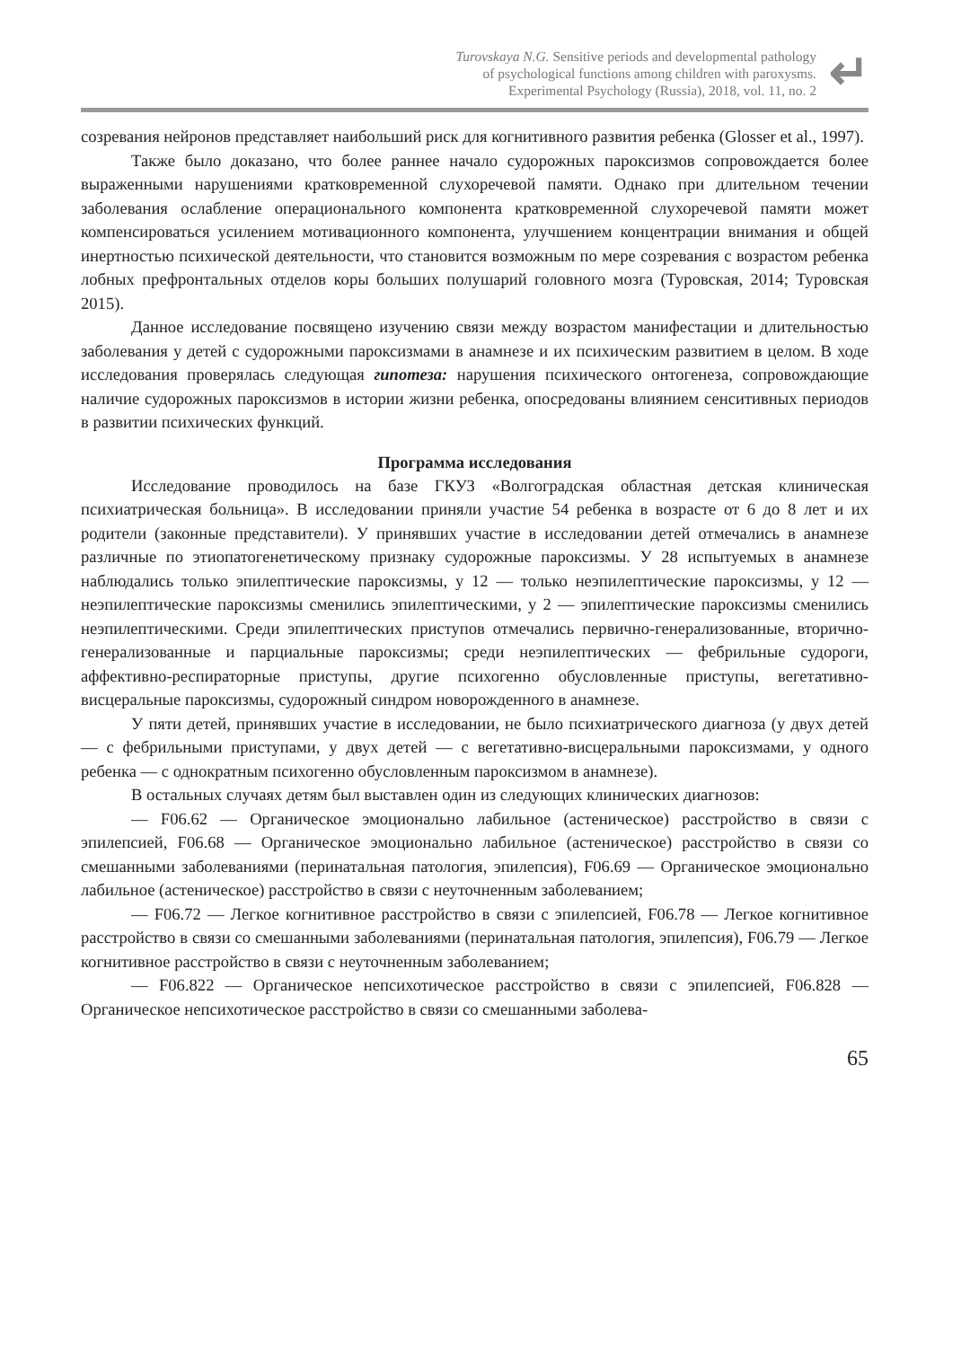Turovskaya N.G. Sensitive periods and developmental pathology
of psychological functions among children with paroxysms.
Experimental Psychology (Russia), 2018, vol. 11, no. 2
↵
созревания нейронов представляет наибольший риск для когнитивного развития ребенка (Glosser et al., 1997).
Также было доказано, что более раннее начало судорожных пароксизмов сопровождается более выраженными нарушениями кратковременной слухоречевой памяти. Однако при длительном течении заболевания ослабление операционального компонента кратковременной слухоречевой памяти может компенсироваться усилением мотивационного компонента, улучшением концентрации внимания и общей инертностью психической деятельности, что становится возможным по мере созревания с возрастом ребенка лобных префронтальных отделов коры больших полушарий головного мозга (Туровская, 2014; Туровская 2015).
Данное исследование посвящено изучению связи между возрастом манифестации и длительностью заболевания у детей с судорожными пароксизмами в анамнезе и их психическим развитием в целом. В ходе исследования проверялась следующая гипотеза: нарушения психического онтогенеза, сопровождающие наличие судорожных пароксизмов в истории жизни ребенка, опосредованы влиянием сенситивных периодов в развитии психических функций.
Программа исследования
Исследование проводилось на базе ГКУЗ «Волгоградская областная детская клиническая психиатрическая больница». В исследовании приняли участие 54 ребенка в возрасте от 6 до 8 лет и их родители (законные представители). У принявших участие в исследовании детей отмечались в анамнезе различные по этиопатогенетическому признаку судорожные пароксизмы. У 28 испытуемых в анамнезе наблюдались только эпилептические пароксизмы, у 12 — только неэпилептические пароксизмы, у 12 — неэпилептические пароксизмы сменились эпилептическими, у 2 — эпилептические пароксизмы сменились неэпилептическими. Среди эпилептических приступов отмечались первично-генерализованные, вторично-генерализованные и парциальные пароксизмы; среди неэпилептических — фебрильные судороги, аффективно-респираторные приступы, другие психогенно обусловленные приступы, вегетативно-висцеральные пароксизмы, судорожный синдром новорожденного в анамнезе.
У пяти детей, принявших участие в исследовании, не было психиатрического диагноза (у двух детей — с фебрильными приступами, у двух детей — с вегетативно-висцеральными пароксизмами, у одного ребенка — с однократным психогенно обусловленным пароксизмом в анамнезе).
В остальных случаях детям был выставлен один из следующих клинических диагнозов:
— F06.62 — Органическое эмоционально лабильное (астеническое) расстройство в связи с эпилепсией, F06.68 — Органическое эмоционально лабильное (астеническое) расстройство в связи со смешанными заболеваниями (перинатальная патология, эпилепсия), F06.69 — Органическое эмоционально лабильное (астеническое) расстройство в связи с неуточненным заболеванием;
— F06.72 — Легкое когнитивное расстройство в связи с эпилепсией, F06.78 — Легкое когнитивное расстройство в связи со смешанными заболеваниями (перинатальная патология, эпилепсия), F06.79 — Легкое когнитивное расстройство в связи с неуточненным заболеванием;
— F06.822 — Органическое непсихотическое расстройство в связи с эпилепсией, F06.828 — Органическое непсихотическое расстройство в связи со смешанными заболева-
65